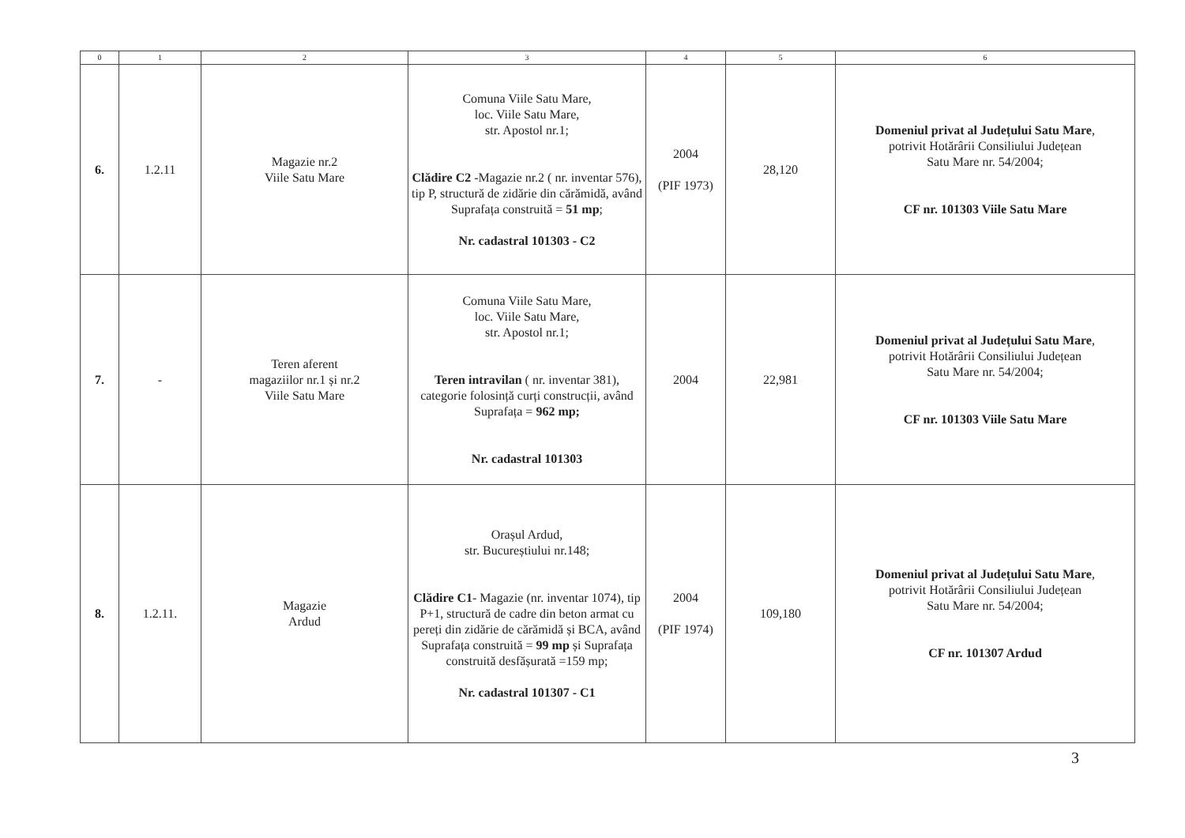| 0 | 1 | 2 | 3 | 4 | 5 | 6 |
| --- | --- | --- | --- | --- | --- | --- |
| 6. | 1.2.11 | Magazie nr.2 Viile Satu Mare | Comuna Viile Satu Mare, loc. Viile Satu Mare, str. Apostol nr.1; Clădire C2 -Magazie nr.2 ( nr. inventar 576), tip P, structură de zidărie din cărămidă, având Suprafața construită = 51 mp ; Nr. cadastral 101303 - C2 | 2004 (PIF 1973) | 28,120 | Domeniul privat al Județului Satu Mare , potrivit Hotărârii Consiliului Județean Satu Mare nr. 54/2004; CF nr. 101303 Viile Satu Mare |
| 7. | - | Teren aferent magaziilor nr.1 și nr.2 Viile Satu Mare | Comuna Viile Satu Mare, loc. Viile Satu Mare, str. Apostol nr.1; Teren intravilan ( nr. inventar 381), categorie folosință curți construcții, având Suprafața = 962 mp; Nr. cadastral 101303 | 2004 | 22,981 | Domeniul privat al Județului Satu Mare , potrivit Hotărârii Consiliului Județean Satu Mare nr. 54/2004; CF nr. 101303 Viile Satu Mare |
| 8. | 1.2.11. | Magazie Ardud | Orașul Ardud, str. Bucureștiului nr.148; Clădire C1 - Magazie (nr. inventar 1074), tip P+1, structură de cadre din beton armat cu pereți din zidărie de cărămidă și BCA, având Suprafața construită = 99 mp și Suprafața construită desfășurată =159 mp; Nr. cadastral 101307 - C1 | 2004 (PIF 1974) | 109,180 | Domeniul privat al Județului Satu Mare , potrivit Hotărârii Consiliului Județean Satu Mare nr. 54/2004; CF nr. 101307 Ardud |
3